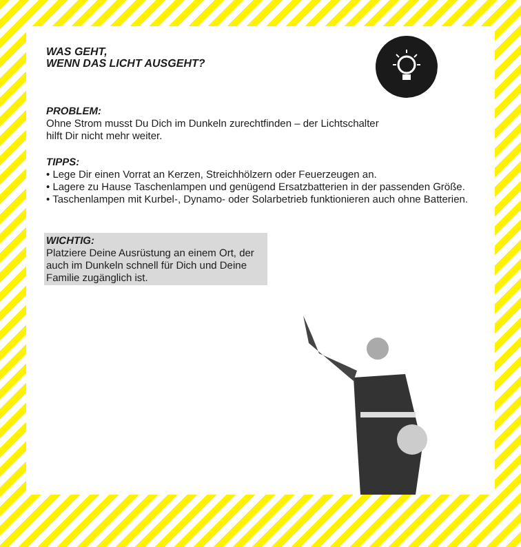WAS GEHT,
WENN DAS LICHT AUSGEHT?
PROBLEM:
Ohne Strom musst Du Dich im Dunkeln zurechtfinden – der Lichtschalter
hilft Dir nicht mehr weiter.
TIPPS:
• Lege Dir einen Vorrat an Kerzen, Streichhölzern oder Feuerzeugen an.
• Lagere zu Hause Taschenlampen und genügend Ersatzbatterien in der passenden Größe.
• Taschenlampen mit Kurbel-, Dynamo- oder Solarbetrieb funktionieren auch ohne Batterien.
WICHTIG:
Platziere Deine Ausrüstung an einem Ort, der auch im Dunkeln schnell für Dich und Deine Familie zugänglich ist.